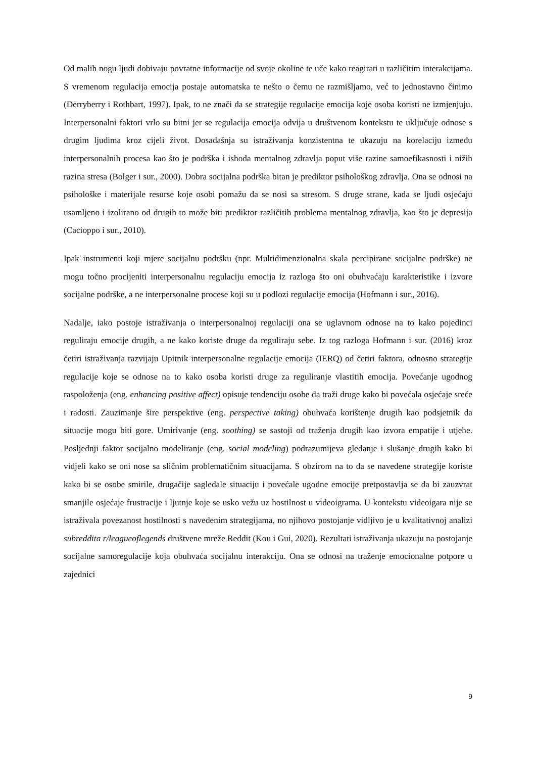Od malih nogu ljudi dobivaju povratne informacije od svoje okoline te uče kako reagirati u različitim interakcijama. S vremenom regulacija emocija postaje automatska te nešto o čemu ne razmišljamo, već to jednostavno činimo (Derryberry i Rothbart, 1997). Ipak, to ne znači da se strategije regulacije emocija koje osoba koristi ne izmjenjuju. Interpersonalni faktori vrlo su bitni jer se regulacija emocija odvija u društvenom kontekstu te uključuje odnose s drugim ljudima kroz cijeli život. Dosadašnja su istraživanja konzistentna te ukazuju na korelaciju između interpersonalnih procesa kao što je podrška i ishoda mentalnog zdravlja poput više razine samoefikasnosti i nižih razina stresa (Bolger i sur., 2000). Dobra socijalna podrška bitan je prediktor psihološkog zdravlja. Ona se odnosi na psihološke i materijale resurse koje osobi pomažu da se nosi sa stresom. S druge strane, kada se ljudi osjećaju usamljeno i izolirano od drugih to može biti prediktor različitih problema mentalnog zdravlja, kao što je depresija (Cacioppo i sur., 2010).
Ipak instrumenti koji mjere socijalnu podršku (npr. Multidimenzionalna skala percipirane socijalne podrške) ne mogu točno procijeniti interpersonalnu regulaciju emocija iz razloga što oni obuhvaćaju karakteristike i izvore socijalne podrške, a ne interpersonalne procese koji su u podlozi regulacije emocija (Hofmann i sur., 2016).
Nadalje, iako postoje istraživanja o interpersonalnoj regulaciji ona se uglavnom odnose na to kako pojedinci reguliraju emocije drugih, a ne kako koriste druge da reguliraju sebe. Iz tog razloga Hofmann i sur. (2016) kroz četiri istraživanja razvijaju Upitnik interpersonalne regulacije emocija (IERQ) od četiri faktora, odnosno strategije regulacije koje se odnose na to kako osoba koristi druge za reguliranje vlastitih emocija. Povećanje ugodnog raspoloženja (eng. enhancing positive affect) opisuje tendenciju osobe da traži druge kako bi povećala osjećaje sreće i radosti. Zauzimanje šire perspektive (eng. perspective taking) obuhvaća korištenje drugih kao podsjetnik da situacije mogu biti gore. Umirivanje (eng. soothing) se sastoji od traženja drugih kao izvora empatije i utjehe. Posljednji faktor socijalno modeliranje (eng. social modeling) podrazumijeva gledanje i slušanje drugih kako bi vidjeli kako se oni nose sa sličnim problematičnim situacijama. S obzirom na to da se navedene strategije koriste kako bi se osobe smirile, drugačije sagledale situaciju i povećale ugodne emocije pretpostavlja se da bi zauzvrat smanjile osjećaje frustracije i ljutnje koje se usko vežu uz hostilnost u videoigrama. U kontekstu videoigara nije se istraživala povezanost hostilnosti s navedenim strategijama, no njihovo postojanje vidljivo je u kvalitativnoj analizi subreddita r/leagueoflegends društvene mreže Reddit (Kou i Gui, 2020). Rezultati istraživanja ukazuju na postojanje socijalne samoregulacije koja obuhvaća socijalnu interakciju. Ona se odnosi na traženje emocionalne potpore u zajednici
9